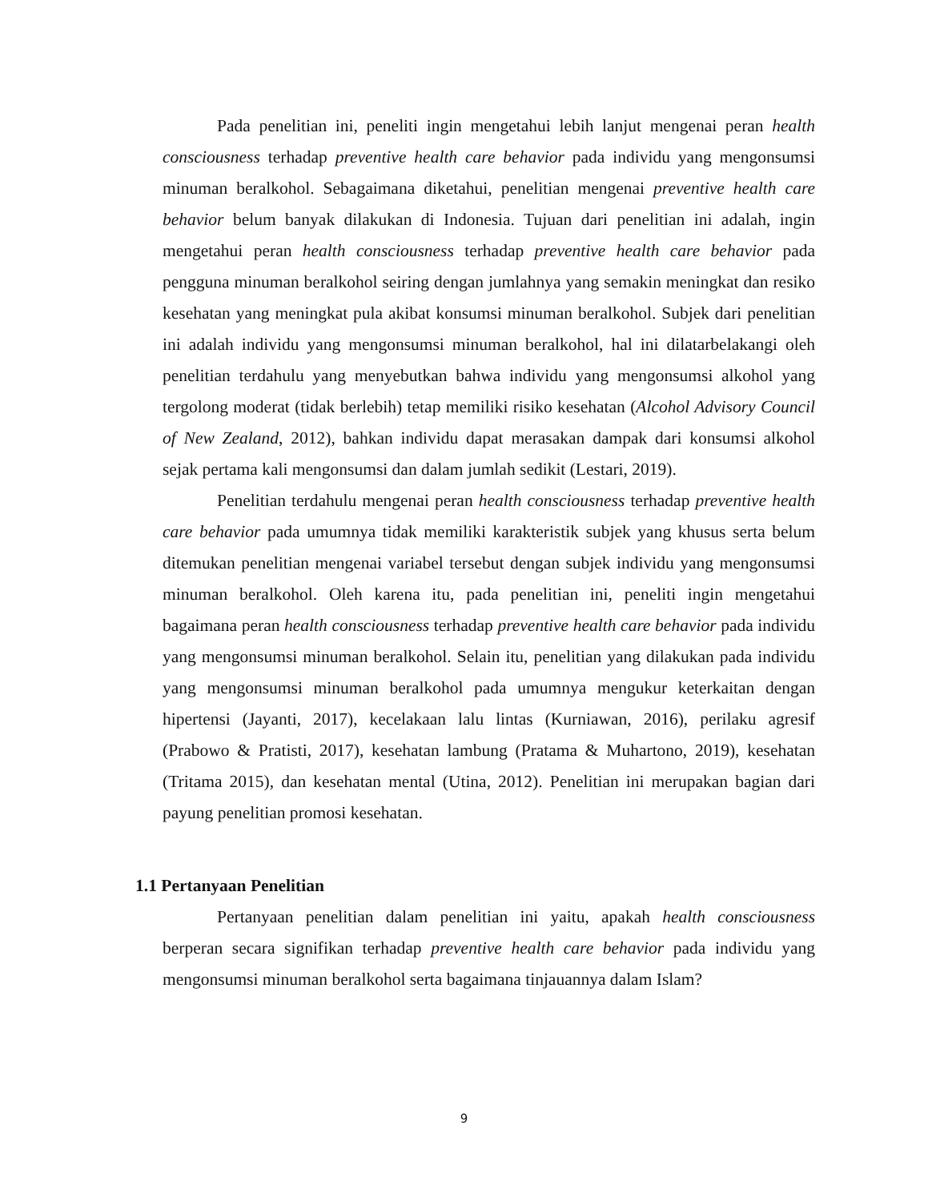Pada penelitian ini, peneliti ingin mengetahui lebih lanjut mengenai peran health consciousness terhadap preventive health care behavior pada individu yang mengonsumsi minuman beralkohol. Sebagaimana diketahui, penelitian mengenai preventive health care behavior belum banyak dilakukan di Indonesia. Tujuan dari penelitian ini adalah, ingin mengetahui peran health consciousness terhadap preventive health care behavior pada pengguna minuman beralkohol seiring dengan jumlahnya yang semakin meningkat dan resiko kesehatan yang meningkat pula akibat konsumsi minuman beralkohol. Subjek dari penelitian ini adalah individu yang mengonsumsi minuman beralkohol, hal ini dilatarbelakangi oleh penelitian terdahulu yang menyebutkan bahwa individu yang mengonsumsi alkohol yang tergolong moderat (tidak berlebih) tetap memiliki risiko kesehatan (Alcohol Advisory Council of New Zealand, 2012), bahkan individu dapat merasakan dampak dari konsumsi alkohol sejak pertama kali mengonsumsi dan dalam jumlah sedikit (Lestari, 2019).
Penelitian terdahulu mengenai peran health consciousness terhadap preventive health care behavior pada umumnya tidak memiliki karakteristik subjek yang khusus serta belum ditemukan penelitian mengenai variabel tersebut dengan subjek individu yang mengonsumsi minuman beralkohol. Oleh karena itu, pada penelitian ini, peneliti ingin mengetahui bagaimana peran health consciousness terhadap preventive health care behavior pada individu yang mengonsumsi minuman beralkohol. Selain itu, penelitian yang dilakukan pada individu yang mengonsumsi minuman beralkohol pada umumnya mengukur keterkaitan dengan hipertensi (Jayanti, 2017), kecelakaan lalu lintas (Kurniawan, 2016), perilaku agresif (Prabowo & Pratisti, 2017), kesehatan lambung (Pratama & Muhartono, 2019), kesehatan (Tritama 2015), dan kesehatan mental (Utina, 2012). Penelitian ini merupakan bagian dari payung penelitian promosi kesehatan.
1.1 Pertanyaan Penelitian
Pertanyaan penelitian dalam penelitian ini yaitu, apakah health consciousness berperan secara signifikan terhadap preventive health care behavior pada individu yang mengonsumsi minuman beralkohol serta bagaimana tinjauannya dalam Islam?
9